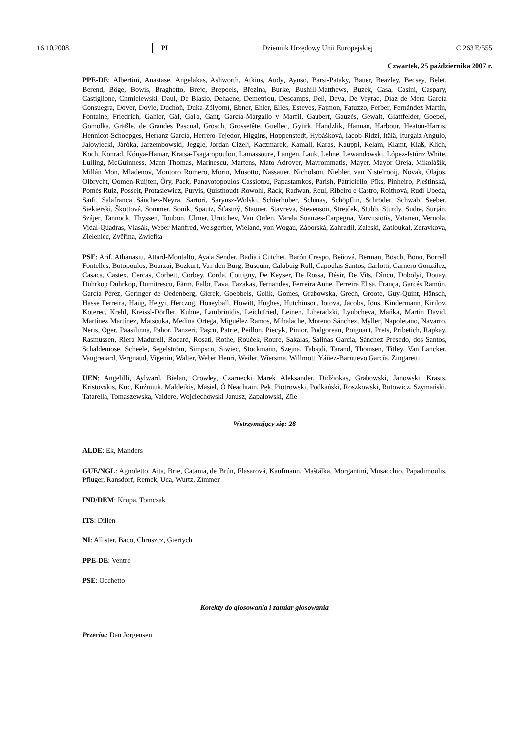16.10.2008 PL Dziennik Urzędowy Unii Europejskiej C 263 E/555
Czwartek, 25 października 2007 r.
PPE-DE: Albertini, Anastase, Angelakas, Ashworth, Atkins, Audy, Ayuso, Barsi-Pataky, Bauer, Beazley, Becsey, Belet, Berend, Böge, Bowis, Braghetto, Brejc, Brepoels, Březina, Burke, Bushill-Matthews, Buzek, Casa, Casini, Caspary, Castiglione, Chmielewski, Daul, De Blasio, Dehaene, Demetriou, Descamps, Deß, Deva, De Veyrac, Díaz de Mera García Consuegra, Dover, Doyle, Duchoň, Duka-Zólyomi, Ebner, Ehler, Elles, Esteves, Fajmon, Fatuzzo, Ferber, Fernández Martín, Fontaine, Friedrich, Gahler, Gál, Gaľa, Ganţ, García-Margallo y Marfil, Gaubert, Gauzès, Gewalt, Glattfelder, Goepel, Gomolka, Gräßle, de Grandes Pascual, Grosch, Grossetête, Guellec, Gyürk, Handzlik, Hannan, Harbour, Heaton-Harris, Hennicot-Schoepges, Herranz García, Herrero-Tejedor, Higgins, Hoppenstedt, Hybášková, Iacob-Ridzi, Itälä, Iturgaiz Angulo, Jałowiecki, Járóka, Jarzembowski, Jeggle, Jordan Cizelj, Kaczmarek, Kamall, Karas, Kauppi, Kelam, Klamt, Klaß, Klich, Koch, Konrad, Kónya-Hamar, Kratsa-Tsagaropoulou, Lamassoure, Langen, Lauk, Lehne, Lewandowski, López-Istúriz White, Lulling, McGuinness, Mann Thomas, Marinescu, Martens, Mato Adrover, Mavrommatis, Mayer, Mayor Oreja, Mikolášik, Millán Mon, Mladenov, Montoro Romero, Morin, Musotto, Nassauer, Nicholson, Niebler, van Nistelrooij, Novak, Olajos, Olbrycht, Oomen-Ruijten, Őry, Pack, Panayotopoulos-Cassiotou, Papastamkos, Parish, Patriciello, Pīks, Pinheiro, Pleštinská, Pomés Ruiz, Posselt, Protasiewicz, Purvis, Quisthoudt-Rowohl, Rack, Radwan, Reul, Ribeiro e Castro, Roithová, Rudi Ubeda, Saïfi, Salafranca Sánchez-Neyra, Sartori, Saryusz-Wolski, Schierhuber, Schinas, Schöpflin, Schröder, Schwab, Seeber, Siekierski, Škottová, Sommer, Sonik, Spautz, Šťastný, Stauner, Stavreva, Stevenson, Strejček, Stubb, Sturdy, Sudre, Surján, Szájer, Tannock, Thyssen, Toubon, Ulmer, Urutchev, Van Orden, Varela Suanzes-Carpegna, Varvitsiotis, Vatanen, Vernola, Vidal-Quadras, Vlasák, Weber Manfred, Weisgerber, Wieland, von Wogau, Záborská, Zahradil, Zaleski, Zatloukal, Zdravkova, Zieleniec, Zvěřina, Zwiefka
PSE: Arif, Athanasiu, Attard-Montalto, Ayala Sender, Badia i Cutchet, Barón Crespo, Beňová, Berman, Bösch, Bono, Borrell Fontelles, Botopoulos, Bourzai, Bozkurt, Van den Burg, Busquin, Calabuig Rull, Capoulas Santos, Carlotti, Carnero González, Casaca, Castex, Cercas, Corbett, Corbey, Corda, Cottigny, De Keyser, De Rossa, Désir, De Vits, Dîncu, Dobolyi, Douay, Dührkop Dührkop, Dumitrescu, Färm, Falbr, Fava, Fazakas, Fernandes, Ferreira Anne, Ferreira Elisa, França, Garcés Ramón, García Pérez, Geringer de Oedenberg, Gierek, Goebbels, Golik, Gomes, Grabowska, Grech, Groote, Guy-Quint, Hänsch, Hasse Ferreira, Haug, Hegyi, Herczog, Honeyball, Howitt, Hughes, Hutchinson, Iotova, Jacobs, Jöns, Kindermann, Kirilov, Koterec, Krehl, Kreissl-Dörfler, Kuhne, Lambrinidis, Leichtfried, Leinen, Liberadzki, Lyubcheva, Maňka, Martin David, Martínez Martínez, Matsouka, Medina Ortega, Miguélez Ramos, Mihalache, Moreno Sánchez, Myller, Napoletano, Navarro, Neris, Öger, Paasilinna, Pahor, Panzeri, Paşcu, Patrie, Peillon, Piecyk, Pinior, Podgorean, Poignant, Prets, Pribetich, Rapkay, Rasmussen, Riera Madurell, Rocard, Rosati, Rothe, Rouček, Roure, Sakalas, Salinas García, Sánchez Presedo, dos Santos, Schaldemose, Scheele, Segelström, Simpson, Siwiec, Stockmann, Szejna, Tabajdi, Tarand, Thomsen, Titley, Van Lancker, Vaugrenard, Vergnaud, Vigenin, Walter, Weber Henri, Weiler, Wiersma, Willmott, Yáñez-Barnuevo García, Zingaretti
UEN: Angelilli, Aylward, Bielan, Crowley, Czarnecki Marek Aleksander, Didžiokas, Grabowski, Janowski, Krasts, Kristovskis, Kuc, Kuźmiuk, Maldeikis, Masiel, Ó Neachtain, Pęk, Piotrowski, Podkański, Roszkowski, Rutowicz, Szymański, Tatarella, Tomaszewska, Vaidere, Wojciechowski Janusz, Zapałowski, Zīle
Wstrzymujący się: 28
ALDE: Ek, Manders
GUE/NGL: Agnoletto, Aita, Brie, Catania, de Brún, Flasarová, Kaufmann, Maštálka, Morgantini, Musacchio, Papadimoulis, Pflüger, Ransdorf, Remek, Uca, Wurtz, Zimmer
IND/DEM: Krupa, Tomczak
ITS: Dillen
NI: Allister, Baco, Chruszcz, Giertych
PPE-DE: Ventre
PSE: Occhetto
Korekty do głosowania i zamiar głosowania
Przeciw: Dan Jørgensen